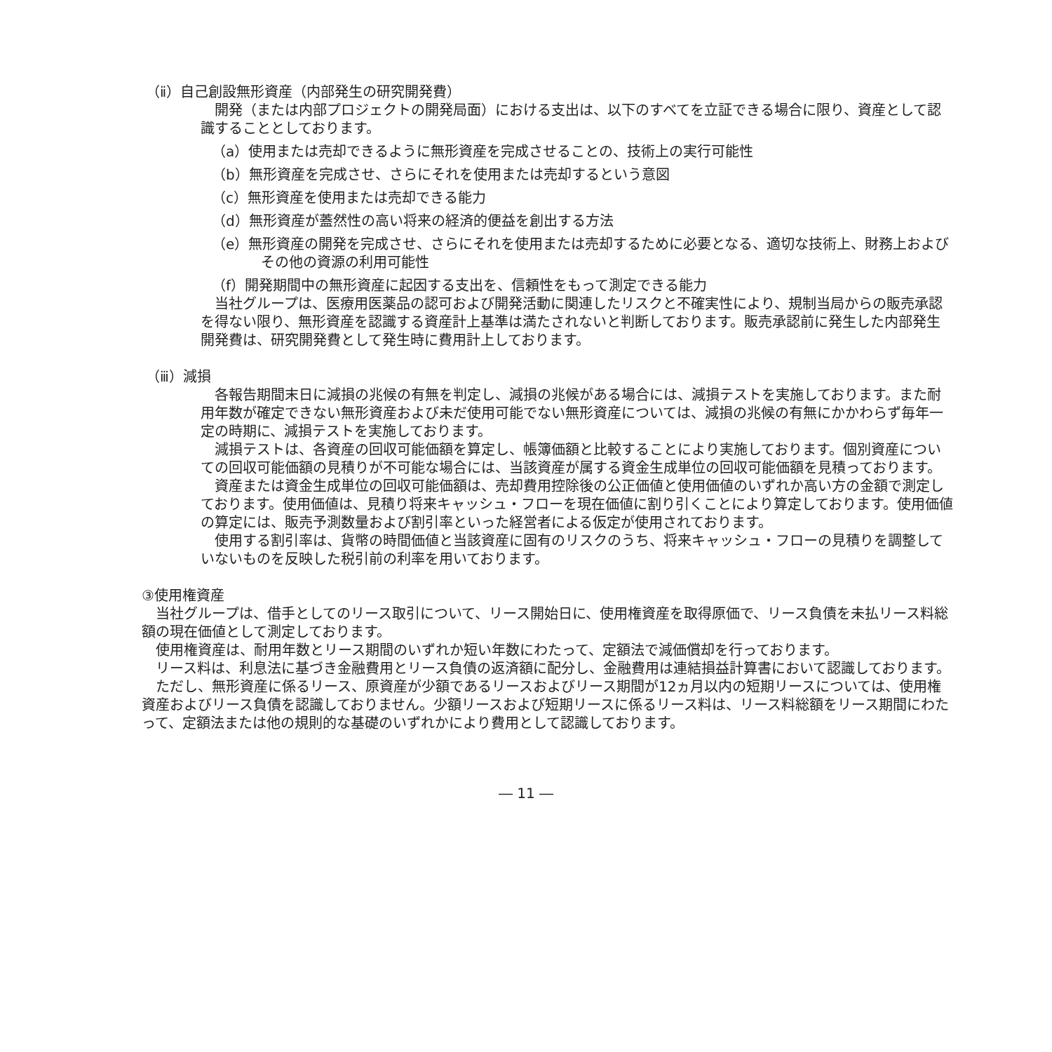（ⅱ）自己創設無形資産（内部発生の研究開発費）
開発（または内部プロジェクトの開発局面）における支出は、以下のすべてを立証できる場合に限り、資産として認識することとしております。
（a）使用または売却できるように無形資産を完成させることの、技術上の実行可能性
（b）無形資産を完成させ、さらにそれを使用または売却するという意図
（c）無形資産を使用または売却できる能力
（d）無形資産が蓋然性の高い将来の経済的便益を創出する方法
（e）無形資産の開発を完成させ、さらにそれを使用または売却するために必要となる、適切な技術上、財務上およびその他の資源の利用可能性
（f）開発期間中の無形資産に起因する支出を、信頼性をもって測定できる能力
当社グループは、医療用医薬品の認可および開発活動に関連したリスクと不確実性により、規制当局からの販売承認を得ない限り、無形資産を認識する資産計上基準は満たされないと判断しております。販売承認前に発生した内部発生開発費は、研究開発費として発生時に費用計上しております。
（ⅲ）減損
各報告期間末日に減損の兆候の有無を判定し、減損の兆候がある場合には、減損テストを実施しております。また耐用年数が確定できない無形資産および未だ使用可能でない無形資産については、減損の兆候の有無にかかわらず毎年一定の時期に、減損テストを実施しております。
減損テストは、各資産の回収可能価額を算定し、帳簿価額と比較することにより実施しております。個別資産についての回収可能価額の見積りが不可能な場合には、当該資産が属する資金生成単位の回収可能価額を見積っております。
資産または資金生成単位の回収可能価額は、売却費用控除後の公正価値と使用価値のいずれか高い方の金額で測定しております。使用価値は、見積り将来キャッシュ・フローを現在価値に割り引くことにより算定しております。使用価値の算定には、販売予測数量および割引率といった経営者による仮定が使用されております。
使用する割引率は、貨幣の時間価値と当該資産に固有のリスクのうち、将来キャッシュ・フローの見積りを調整していないものを反映した税引前の利率を用いております。
③使用権資産
当社グループは、借手としてのリース取引について、リース開始日に、使用権資産を取得原価で、リース負債を未払リース料総額の現在価値として測定しております。
使用権資産は、耐用年数とリース期間のいずれか短い年数にわたって、定額法で減価償却を行っております。
リース料は、利息法に基づき金融費用とリース負債の返済額に配分し、金融費用は連結損益計算書において認識しております。
ただし、無形資産に係るリース、原資産が少額であるリースおよびリース期間が12ヵ月以内の短期リースについては、使用権資産およびリース負債を認識しておりません。少額リースおよび短期リースに係るリース料は、リース料総額をリース期間にわたって、定額法または他の規則的な基礎のいずれかにより費用として認識しております。
― 11 ―